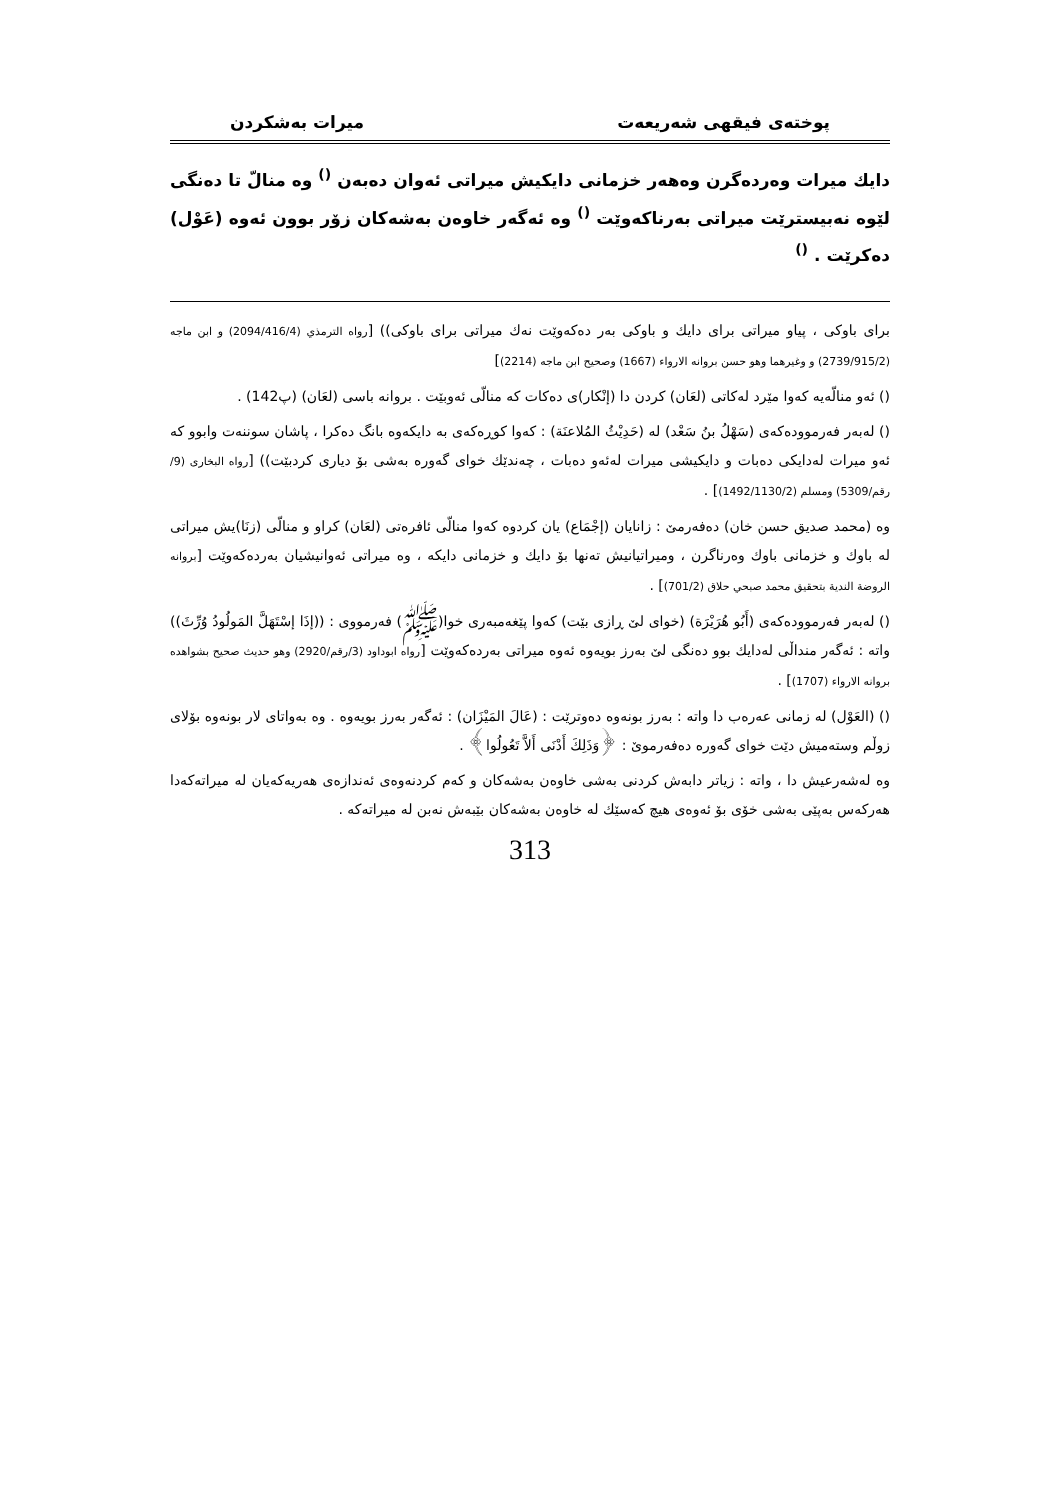پوختەی فیقهی شەریعەت میرات بەشکردن
دایك میرات وەردەگرن وەهەر خزمانی دایكیش میراتی ئەوان دەبەن <sup>()</sup> وە منالّ تا دەنگی لێوە نەبیسترێت میراتی بەرناكەوێت <sup>()</sup> وە ئەگەر خاوەن بەشەكان زۆر بوون ئەوە (عَوْل) دەكرێت . <sup>()</sup>
برای باوكی ، پیاو میراتی برای دایك و باوكی بەر دەكەوێت نەك میراتی برای باوكی)) [رواه الترمذي (2094/416/4) و ابن ماجه (2739/915/2) و وغيرهما وهو حسن بروانه الارواء (1667) وصحيح ابن ماجه (2214)]
() ئەو منالّەیە كەوا مێرد لەكاتی (لعَان) كردن دا (إنْكار)ی دەكات كە منالّی ئەوبێت . بروانە باسی (لعَان) (پ142) .
() لەبەر فەرموودەكەی (سَهْلُ بنُ سَعْد) لە (حَدِيْثُ المُلاعنَة) : كەوا كوڕەكەی بە دایكەوە بانگ دەكرا ، پاشان سوننەت وابوو كە ئەو میرات لەدایكی دەبات و دایكیشی میرات لەئەو دەبات ، چەندێك خوای گەورە بەشی بۆ دیاری كردبێت)) [رواه البخاری (9/رقم/5309) ومسلم (1492/1130/2)] .
وە (محمد صديق حسن خان) دەفەرمێ : زانایان (إجْمَاع) یان كردوە كەوا منالّی ئافرەتی (لعَان) كراو و منالّی (زنَا)یش میراتی لە باوك و خزمانی باوك وەرناگرن ، ومیراتیانیش تەنها بۆ دایك و خزمانی دایكە ، وە میراتی ئەوانیشیان بەردەكەوێت [بروانە الروضة الندية بتحقيق محمد صبحي حلاق (701/2)] .
() لەبەر فەرموودەكەی (أَبُو هُرَيْرَة) (خوای لێ ڕازی بێت) كەوا پێغەمبەری خوا(ﷺ) فەرمووی : ((إذَا إسْتَهَلَّ المَولُودُ وُرِّثَ)) واتە : ئەگەر منداڵی لەدایك بوو دەنگی لێ بەرز بویەوە ئەوە میراتی بەردەكەوێت [رواه ابوداود (3/رقم/2920) وهو حديث صحيح بشواهده بروانه الارواء (1707)] .
() (العَوْل) لە زمانی عەرەب دا واتە : بەرز بونەوە دەوترێت : (عَالَ المَيْزَان) : ئەگەر بەرز بویەوە . وە بەواتای لار بونەوە بۆلای زوڵم وستەمیش دێت خوای گەورە دەفەرموێ : ﴿وَذَلِكَ أَدْنَى أَلاَّ تَعُولُوا﴾ .
وە لەشەرعیش دا ، واتە : زیاتر دابەش كردنی بەشی خاوەن بەشەكان و كەم كردنەوەی ئەندازەی هەریەكەیان لە میراتەكەدا هەركەس بەپێی بەشی خۆی بۆ ئەوەی هیچ كەسێك لە خاوەن بەشەكان بێبەش نەبن لە میراتەكە .
313